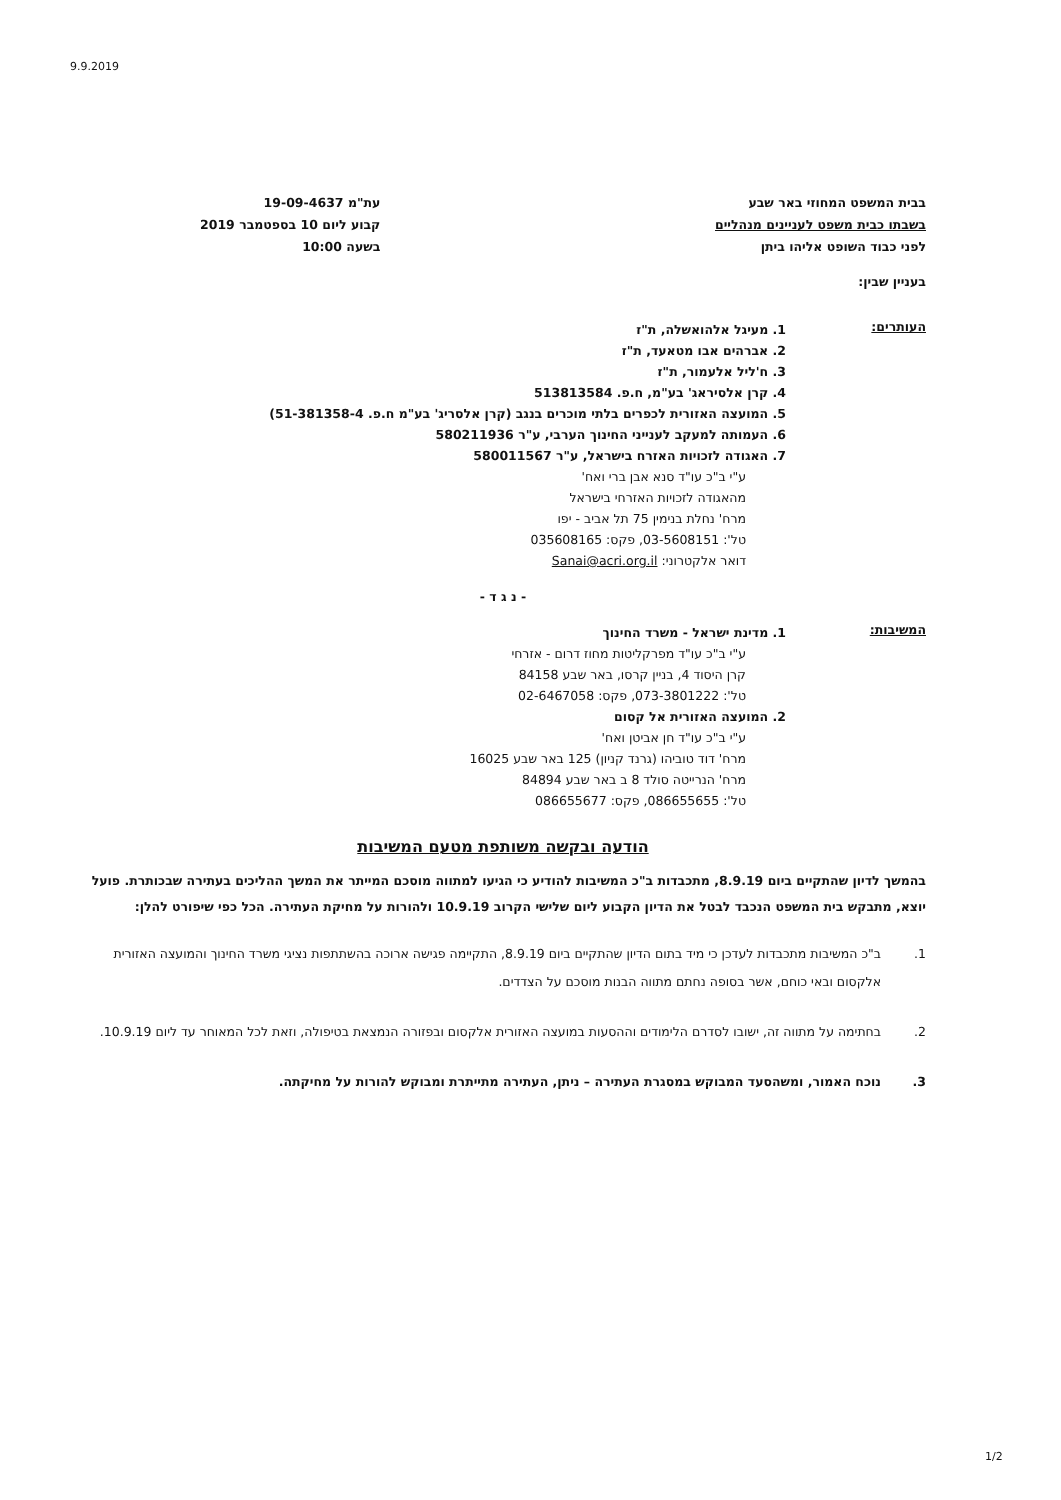9.9.2019
בבית המשפט המחוזי באר שבע
בשבתו כבית משפט לעניינים מנהליים
לפני כבוד השופט אליהו ביתן
עת"מ 19-09-4637
קבוע ליום 10 בספטמבר 2019
בשעה 10:00
בעניין שבין:
העותרים:
1. מעיגל אלהואשלה, ת"ז
2. אברהים אבו מטאעד, ת"ז
3. ח'ליל אלעמור, ת"ז
4. קרן אלסיראג' בע"מ, ח.פ. 513813584
5. המועצה האזורית לכפרים בלתי מוכרים בנגב (קרן אלסריג' בע"מ ח.פ. 51-381358-4)
6. העמותה למעקב לענייני החינוך הערבי, ע"ר 580211936
7. האגודה לזכויות האזרח בישראל, ע"ר 580011567
ע"י ב"כ עו"ד סנא אבן ברי ואח'
מהאגודה לזכויות האזרחי בישראל
מרח' נחלת בנימין 75 תל אביב - יפו
טל': 03-5608151, פקס: 035608165
דואר אלקטרוני: Sanai@acri.org.il
- נ ג ד -
המשיבות:
1. מדינת ישראל - משרד החינוך
ע"י ב"כ עו"ד מפרקליטות מחוז דרום - אזרחי
קרן היסוד 4, בניין קרסו, באר שבע 84158
טל': 073-3801222, פקס: 02-6467058
2. המועצה האזורית אל קסום
ע"י ב"כ עו"ד חן אביטן ואח'
מרח' דוד טוביהו (גרנד קניון) 125 באר שבע 16025
מרח' הנרייטה סולד 8 ב באר שבע 84894
טל': 086655655, פקס: 086655677
הודעה ובקשה משותפת מטעם המשיבות
בהמשך לדיון שהתקיים ביום 8.9.19, מתכבדות ב"כ המשיבות להודיע כי הגיעו למתווה מוסכם המייתר את המשך ההליכים בעתירה שבכותרת. פועל יוצא, מתבקש בית המשפט הנכבד לבטל את הדיון הקבוע ליום שלישי הקרוב 10.9.19 ולהורות על מחיקת העתירה. הכל כפי שיפורט להלן:
1. ב"כ המשיבות מתכבדות לעדכן כי מיד בתום הדיון שהתקיים ביום 8.9.19, התקיימה פגישה ארוכה בהשתתפות נציגי משרד החינוך והמועצה האזורית אלקסום ובאי כוחם, אשר בסופה נחתם מתווה הבנות מוסכם על הצדדים.
2. בחתימה על מתווה זה, ישובו לסדרם הלימודים וההסעות במועצה האזורית אלקסום ובפזורה הנמצאת בטיפולה, וזאת לכל המאוחר עד ליום 10.9.19.
3. נוכח האמור, ומשהסעד המבוקש במסגרת העתירה – ניתן, העתירה מתייתרת ומבוקש להורות על מחיקתה.
1/2